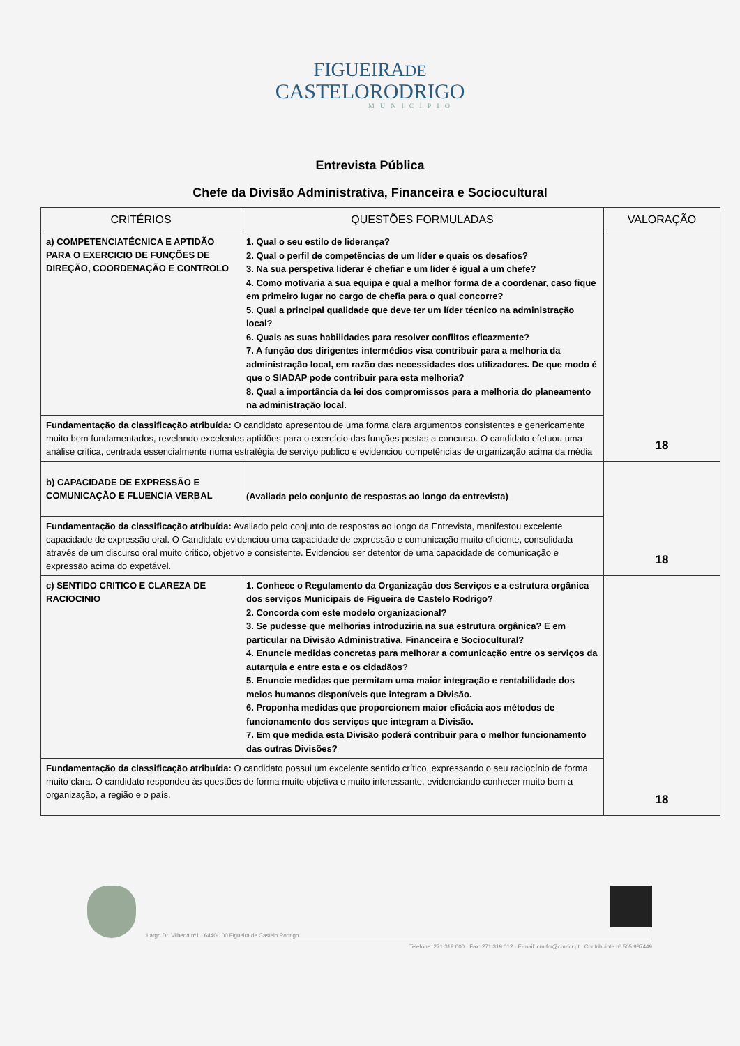FIGUEIRADE
CASTELORODRIGO
MUNICÍPIO
Entrevista Pública
Chefe da Divisão Administrativa, Financeira e Sociocultural
| CRITÉRIOS | QUESTÕES FORMULADAS | VALORAÇÃO |
| --- | --- | --- |
| a) COMPETENCIATÉCNICA E APTIDÃO PARA O EXERCICIO DE FUNÇÕES DE DIREÇÃO, COORDENAÇÃO E CONTROLO | 1. Qual o seu estilo de liderança? 2. Qual o perfil de competências de um líder e quais os desafios? 3. Na sua perspetiva liderar é chefiar e um líder é igual a um chefe? 4. Como motivaria a sua equipa e qual a melhor forma de a coordenar, caso fique em primeiro lugar no cargo de chefia para o qual concorre? 5. Qual a principal qualidade que deve ter um líder técnico na administração local? 6. Quais as suas habilidades para resolver conflitos eficazmente? 7. A função dos dirigentes intermédios visa contribuir para a melhoria da administração local, em razão das necessidades dos utilizadores. De que modo é que o SIADAP pode contribuir para esta melhoria? 8. Qual a importância da lei dos compromissos para a melhoria do planeamento na administração local. | 18 |
| Fundamentação da classificação atribuída: O candidato apresentou de uma forma clara argumentos consistentes e genericamente muito bem fundamentados, revelando excelentes aptidões para o exercício das funções postas a concurso. O candidato efetuou uma análise critica, centrada essencialmente numa estratégia de serviço publico e evidenciou competências de organização acima da média | | |
| b) CAPACIDADE DE EXPRESSÃO E COMUNICAÇÃO E FLUENCIA VERBAL | (Avaliada pelo conjunto de respostas ao longo da entrevista) | 18 |
| Fundamentação da classificação atribuída: Avaliado pelo conjunto de respostas ao longo da Entrevista, manifestou excelente capacidade de expressão oral. O Candidato evidenciou uma capacidade de expressão e comunicação muito eficiente, consolidada através de um discurso oral muito critico, objetivo e consistente. Evidenciou ser detentor de uma capacidade de comunicação e expressão acima do expetável. | | |
| c) SENTIDO CRITICO E CLAREZA DE RACIOCINIO | 1. Conhece o Regulamento da Organização dos Serviços e a estrutura orgânica dos serviços Municipais de Figueira de Castelo Rodrigo? 2. Concorda com este modelo organizacional? 3. Se pudesse que melhorias introduziria na sua estrutura orgânica? E em particular na Divisão Administrativa, Financeira e Sociocultural? 4. Enuncie medidas concretas para melhorar a comunicação entre os serviços da autarquia e entre esta e os cidadãos? 5. Enuncie medidas que permitam uma maior integração e rentabilidade dos meios humanos disponíveis que integram a Divisão. 6. Proponha medidas que proporcionem maior eficácia aos métodos de funcionamento dos serviços que integram a Divisão. 7. Em que medida esta Divisão poderá contribuir para o melhor funcionamento das outras Divisões? | 18 |
| Fundamentação da classificação atribuída: O candidato possui um excelente sentido crítico, expressando o seu raciocínio de forma muito clara. O candidato respondeu às questões de forma muito objetiva e muito interessante, evidenciando conhecer muito bem a organização, a região e o país. | | |
Largo Dr. Vilhena nº1 · 6440-100 Figueira de Castelo Rodrigo
Telefone: 271 319 000 · Fax: 271 319 012 · E-mail: cm-fcr@cm-fcr.pt · Contribuinte nº 505 987449